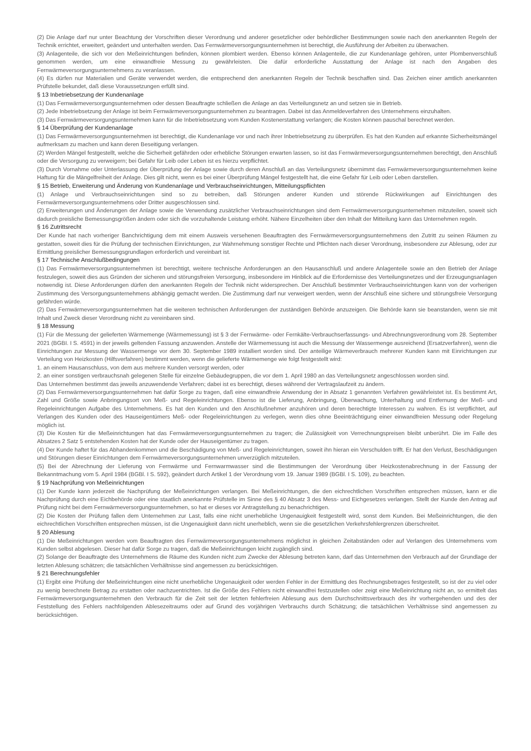(2) Die Anlage darf nur unter Beachtung der Vorschriften dieser Verordnung und anderer gesetzlicher oder behördlicher Bestimmungen sowie nach den anerkannten Regeln der Technik errichtet, erweitert, geändert und unterhalten werden. Das Fernwärmeversorgungsunternehmen ist berechtigt, die Ausführung der Arbeiten zu überwachen.
(3) Anlagenteile, die sich vor den Meßeinrichtungen befinden, können plombiert werden. Ebenso können Anlagenteile, die zur Kundenanlage gehören, unter Plombenverschluß genommen werden, um eine einwandfreie Messung zu gewährleisten. Die dafür erforderliche Ausstattung der Anlage ist nach den Angaben des Fernwärmeversorgungsunternehmens zu veranlassen.
(4) Es dürfen nur Materialien und Geräte verwendet werden, die entsprechend den anerkannten Regeln der Technik beschaffen sind. Das Zeichen einer amtlich anerkannten Prüfstelle bekundet, daß diese Voraussetzungen erfüllt sind.
§ 13 Inbetriebsetzung der Kundenanlage
(1) Das Fernwärmeversorgungsunternehmen oder dessen Beauftragte schließen die Anlage an das Verteilungsnetz an und setzen sie in Betrieb.
(2) Jede Inbetriebsetzung der Anlage ist beim Fernwärmeversorgungsunternehmen zu beantragen. Dabei ist das Anmeldeverfahren des Unternehmens einzuhalten.
(3) Das Fernwärmeversorgungsunternehmen kann für die Inbetriebsetzung vom Kunden Kostenerstattung verlangen; die Kosten können pauschal berechnet werden.
§ 14 Überprüfung der Kundenanlage
(1) Das Fernwärmeversorgungsunternehmen ist berechtigt, die Kundenanlage vor und nach ihrer Inbetriebsetzung zu überprüfen. Es hat den Kunden auf erkannte Sicherheitsmängel aufmerksam zu machen und kann deren Beseitigung verlangen.
(2) Werden Mängel festgestellt, welche die Sicherheit gefährden oder erhebliche Störungen erwarten lassen, so ist das Fernwärmeversorgungsunternehmen berechtigt, den Anschluß oder die Versorgung zu verweigern; bei Gefahr für Leib oder Leben ist es hierzu verpflichtet.
(3) Durch Vornahme oder Unterlassung der Überprüfung der Anlage sowie durch deren Anschluß an das Verteilungsnetz übernimmt das Fernwärmeversorgungsunternehmen keine Haftung für die Mängelfreiheit der Anlage. Dies gilt nicht, wenn es bei einer Überprüfung Mängel festgestellt hat, die eine Gefahr für Leib oder Leben darstellen.
§ 15 Betrieb, Erweiterung und Änderung von Kundenanlage und Verbrauchseinrichtungen, Mitteilungspflichten
(1) Anlage und Verbrauchseinrichtungen sind so zu betreiben, daß Störungen anderer Kunden und störende Rückwirkungen auf Einrichtungen des Fernwärmeversorgungsunternehmens oder Dritter ausgeschlossen sind.
(2) Erweiterungen und Änderungen der Anlage sowie die Verwendung zusätzlicher Verbrauchseinrichtungen sind dem Fernwärmeversorgungsunternehmen mitzuteilen, soweit sich dadurch preisliche Bemessungsgrößen ändern oder sich die vorzuhaltende Leistung erhöht. Nähere Einzelheiten über den Inhalt der Mitteilung kann das Unternehmen regeln.
§ 16 Zutrittsrecht
Der Kunde hat nach vorheriger Banchrichtigung dem mit einem Ausweis versehenen Beauftragten des Fernwärmeversorgungsunternehmens den Zutritt zu seinen Räumen zu gestatten, soweit dies für die Prüfung der technischen Einrichtungen, zur Wahrnehmung sonstiger Rechte und Pflichten nach dieser Verordnung, insbesondere zur Ablesung, oder zur Ermittlung preislicher Bemessungsgrundlagen erforderlich und vereinbart ist.
§ 17 Technische Anschlußbedingungen
(1) Das Fernwärmeversorgungsunternehmen ist berechtigt, weitere technische Anforderungen an den Hausanschluß und andere Anlagenteile sowie an den Betrieb der Anlage festzulegen, soweit dies aus Gründen der sicheren und störungsfreien Versorgung, insbesondere im Hinblick auf die Erfordernisse des Verteilungsnetzes und der Erzeugungsanlagen notwendig ist. Diese Anforderungen dürfen den anerkannten Regeln der Technik nicht widersprechen. Der Anschluß bestimmter Verbrauchseinrichtungen kann von der vorherigen Zustimmung des Versorgungsunternehmens abhängig gemacht werden. Die Zustimmung darf nur verweigert werden, wenn der Anschluß eine sichere und störungsfreie Versorgung gefährden würde.
(2) Das Fernwärmeversorgungsunternehmen hat die weiteren technischen Anforderungen der zuständigen Behörde anzuzeigen. Die Behörde kann sie beanstanden, wenn sie mit Inhalt und Zweck dieser Verordnung nicht zu vereinbaren sind.
§ 18 Messung
(1) Für die Messung der gelieferten Wärmemenge (Wärmemessung) ist § 3 der Fernwärme- oder Fernkälte-Verbrauchserfassungs- und Abrechnungsverordnung vom 28. September 2021 (BGBI. I S. 4591) in der jeweils geltenden Fassung anzuwenden. Anstelle der Wärmemessung ist auch die Messung der Wassermenge ausreichend (Ersatzverfahren), wenn die Einrichtungen zur Messung der Wassermenge vor dem 30. September 1989 installiert worden sind. Der anteilige Wärmeverbrauch mehrerer Kunden kann mit Einrichtungen zur Verteilung von Heizkosten (Hilfsverfahren) bestimmt werden, wenn die gelieferte Wärmemenge wie folgt festgestellt wird:
1. an einem Hausanschluss, von dem aus mehrere Kunden versorgt werden, oder
2. an einer sonstigen verbrauchsnah gelegenen Stelle für einzelne Gebäudegruppen, die vor dem 1. April 1980 an das Verteilungsnetz angeschlossen worden sind.
Das Unternehmen bestimmt das jeweils anzuwendende Verfahren; dabei ist es berechtigt, dieses während der Vertragslaufzeit zu ändern.
(2) Das Fernwärmeversorgungsunternehmen hat dafür Sorge zu tragen, daß eine einwandfreie Anwendung der in Absatz 1 genannten Verfahren gewährleistet ist. Es bestimmt Art, Zahl und Größe sowie Anbringungsort von Meß- und Regeleinrichtungen. Ebenso ist die Lieferung, Anbringung, Überwachung, Unterhaltung und Entfernung der Meß- und Regeleinrichtungen Aufgabe des Unternehmens. Es hat den Kunden und den Anschlußnehmer anzuhören und deren berechtigte Interessen zu wahren. Es ist verpflichtet, auf Verlangen des Kunden oder des Hauseigentümers Meß- oder Regeleinrichtungen zu verlegen, wenn dies ohne Beeinträchtigung einer einwandfreien Messung oder Regelung möglich ist.
(3) Die Kosten für die Meßeinrichtungen hat das Fernwärmeversorgungsunternehmen zu tragen; die Zulässigkeit von Verrechnungspreisen bleibt unberührt. Die im Falle des Absatzes 2 Satz 5 entstehenden Kosten hat der Kunde oder der Hauseigentümer zu tragen.
(4) Der Kunde haftet für das Abhandenkommen und die Beschädigung von Meß- und Regeleinrichtungen, soweit ihn hieran ein Verschulden trifft. Er hat den Verlust, Beschädigungen und Störungen dieser Einrichtungen dem Fernwärmeversorgungsunternehmen unverzüglich mitzuteilen.
(5) Bei der Abrechnung der Lieferung von Fernwärme und Fernwarmwasser sind die Bestimmungen der Verordnung über Heizkostenabrechnung in der Fassung der Bekanntmachung vom 5. April 1984 (BGBl. I S. 592), geändert durch Artikel 1 der Verordnung vom 19. Januar 1989 (BGBl. I S. 109), zu beachten.
§ 19 Nachprüfung von Meßeinrichtungen
(1) Der Kunde kann jederzeit die Nachprüfung der Meßeinrichtungen verlangen. Bei Meßeinrichtungen, die den eichrechtlichen Vorschriften entsprechen müssen, kann er die Nachprüfung durch eine Eichbehörde oder eine staatlich anerkannte Prüfstelle im Sinne des § 40 Absatz 3 des Mess- und Eichgesetzes verlangen. Stellt der Kunde den Antrag auf Prüfung nicht bei dem Fernwärmeversorgungsunternehmen, so hat er dieses vor Antragstellung zu benachrichtigen.
(2) Die Kosten der Prüfung fallen dem Unternehmen zur Last, falls eine nicht unerhebliche Ungenauigkeit festgestellt wird, sonst dem Kunden. Bei Meßeinrichtungen, die den eichrechtlichen Vorschriften entsprechen müssen, ist die Ungenauigkeit dann nicht unerheblich, wenn sie die gesetzlichen Verkehrsfehlergrenzen überschreitet.
§ 20 Ablesung
(1) Die Meßeinrichtungen werden vom Beauftragten des Fernwärmeversorgungsunternehmens möglichst in gleichen Zeitabständen oder auf Verlangen des Unternehmens vom Kunden selbst abgelesen. Dieser hat dafür Sorge zu tragen, daß die Meßeinrichtungen leicht zugänglich sind.
(2) Solange der Beauftragte des Unternehmens die Räume des Kunden nicht zum Zwecke der Ablesung betreten kann, darf das Unternehmen den Verbrauch auf der Grundlage der letzten Ablesung schätzen; die tatsächlichen Verhältnisse sind angemessen zu berücksichtigen.
§ 21 Berechnungsfehler
(1) Ergibt eine Prüfung der Meßeinrichtungen eine nicht unerhebliche Ungenauigkeit oder werden Fehler in der Ermittlung des Rechnungsbetrages festgestellt, so ist der zu viel oder zu wenig berechnete Betrag zu erstatten oder nachzuentrichten. Ist die Größe des Fehlers nicht einwandfrei festzustellen oder zeigt eine Meßeinrichtung nicht an, so ermittelt das Fernwärmeversorgungsunternehmen den Verbrauch für die Zeit seit der letzten fehlerfreien Ablesung aus dem Durchschnittsverbrauch des ihr vorhergehenden und des der Feststellung des Fehlers nachfolgenden Ablesezeitraums oder auf Grund des vorjährigen Verbrauchs durch Schätzung; die tatsächlichen Verhältnisse sind angemessen zu berücksichtigen.